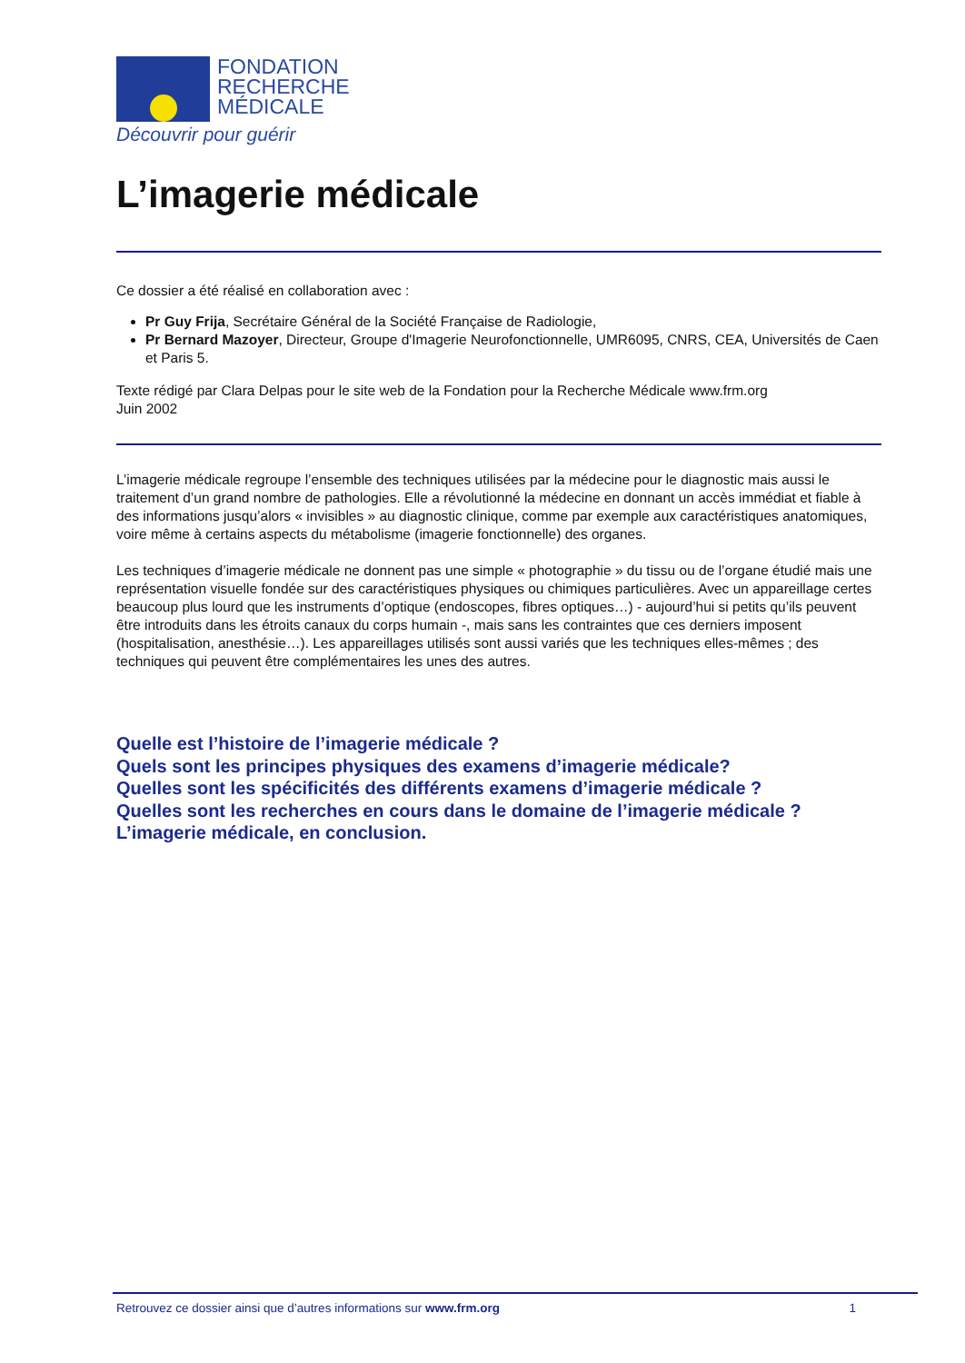FONDATION
RECHERCHE
MÉDICALE
Découvrir pour guérir
L’imagerie médicale
Ce dossier a été réalisé en collaboration avec :
Pr Guy Frija, Secrétaire Général de la Société Française de Radiologie,
Pr Bernard Mazoyer, Directeur, Groupe d'Imagerie Neurofonctionnelle, UMR6095, CNRS, CEA, Universités de Caen et Paris 5.
Texte rédigé par Clara Delpas pour le site web de la Fondation pour la Recherche Médicale www.frm.org
Juin 2002
L’imagerie médicale regroupe l’ensemble des techniques utilisées par la médecine pour le diagnostic mais aussi le traitement d’un grand nombre de pathologies. Elle a révolutionné la médecine en donnant un accès immédiat et fiable à des informations jusqu’alors « invisibles » au diagnostic clinique, comme par exemple aux caractéristiques anatomiques, voire même à certains aspects du métabolisme (imagerie fonctionnelle) des organes.
Les techniques d’imagerie médicale ne donnent pas une simple « photographie » du tissu ou de l’organe étudié mais une représentation visuelle fondée sur des caractéristiques physiques ou chimiques particulières. Avec un appareillage certes beaucoup plus lourd que les instruments d’optique (endoscopes, fibres optiques…) - aujourd’hui si petits qu’ils peuvent être introduits dans les étroits canaux du corps humain -, mais sans les contraintes que ces derniers imposent (hospitalisation, anesthésie…). Les appareillages utilisés sont aussi variés que les techniques elles-mêmes ; des techniques qui peuvent être complémentaires les unes des autres.
Quelle est l’histoire de l’imagerie médicale ?
Quels sont les principes physiques des examens d’imagerie médicale?
Quelles sont les spécificités des différents examens d’imagerie médicale ?
Quelles sont les recherches en cours dans le domaine de l’imagerie médicale ?
L’imagerie médicale, en conclusion.
Retrouvez ce dossier ainsi que d’autres informations sur www.frm.org 1